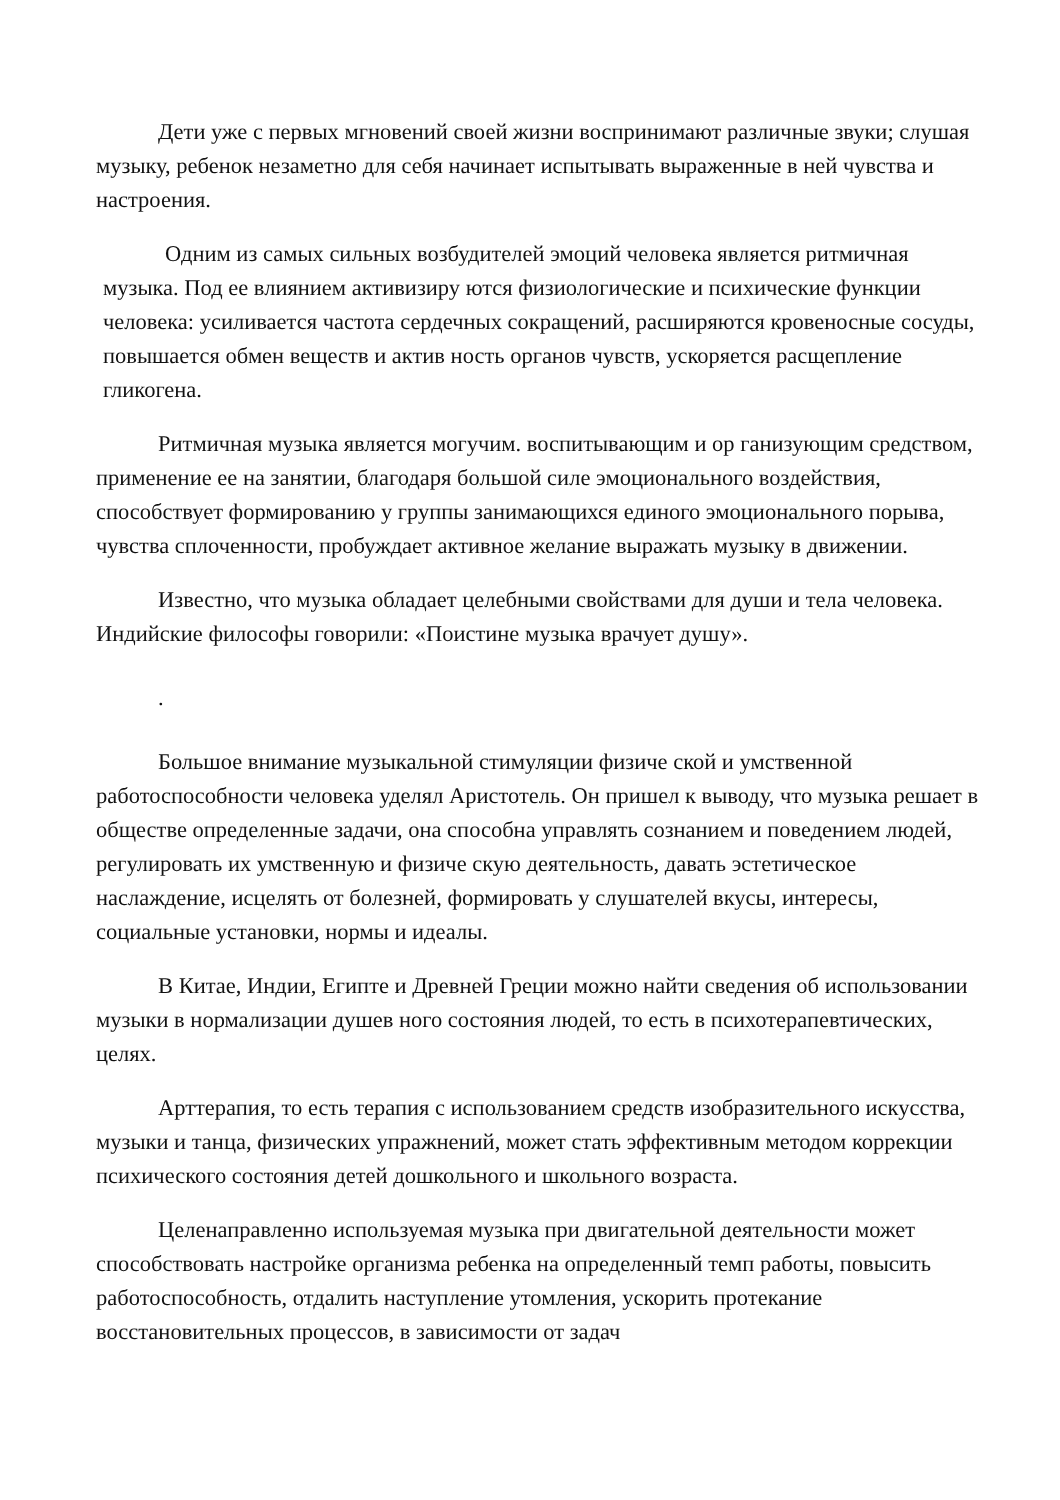Дети уже с первых мгновений своей жизни воспринимают различные звуки; слушая музыку, ребенок незаметно для себя начинает испытывать выраженные в ней чувства и настроения.
Одним из самых сильных возбудителей эмоций человека является ритмичная музыка. Под ее влиянием активизиру ются физиологические и психические функции человека: усиливается частота сердечных сокращений, расширяются кровеносные сосуды, повышается обмен веществ и актив ность органов чувств, ускоряется расщепление гликогена.
Ритмичная музыка является могучим. воспитывающим и ор ганизующим средством, применение ее на занятии, благодаря большой силе эмоционального воздействия, способствует формированию у группы занимающихся единого эмоционального порыва, чувства сплоченности, пробуждает активное желание выражать музыку в движении.
Известно, что музыка обладает целебными свойствами для души и тела человека. Индийские философы говорили: «Поистине музыка врачует душу».
.
Большое внимание музыкальной стимуляции физиче ской и умственной работоспособности человека уделял Аристотель. Он пришел к выводу, что музыка решает в обществе определенные задачи, она способна управлять сознанием и поведением людей, регулировать их умственную и физиче скую деятельность, давать эстетическое наслаждение, исцелять от болезней, формировать у слушателей вкусы, интересы, социальные установки, нормы и идеалы.
В Китае, Индии, Египте и Древней Греции можно найти сведения об использовании музыки в нормализации душев ного состояния людей, то есть в психотерапевтических, целях.
Арттерапия, то есть терапия с использованием средств изобразительного искусства, музыки и танца, физических упражнений, может стать эффективным методом коррекции психического состояния детей дошкольного и школьного возраста.
Целенаправленно используемая музыка при двигательной деятельности может способствовать настройке организма ребенка на определенный темп работы, повысить работоспособность, отдалить наступление утомления, ускорить протекание восстановительных процессов, в зависимости от задач